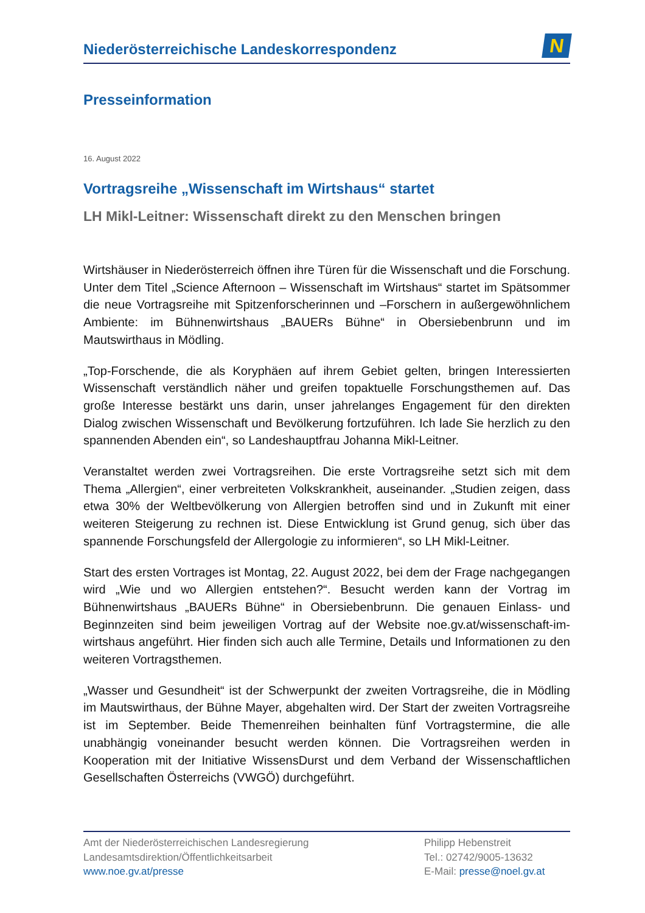Niederösterreichische Landeskorrespondenz
N
Presseinformation
16. August 2022
Vortragsreihe „Wissenschaft im Wirtshaus“ startet
LH Mikl-Leitner: Wissenschaft direkt zu den Menschen bringen
Wirtshäuser in Niederösterreich öffnen ihre Türen für die Wissenschaft und die Forschung. Unter dem Titel „Science Afternoon – Wissenschaft im Wirtshaus“ startet im Spätsommer die neue Vortragsreihe mit Spitzenforscherinnen und –Forschern in außergewöhnlichem Ambiente: im Bühnenwirtshaus „BAUERs Bühne“ in Obersiebenbrunn und im Mautswirthaus in Mödling.
„Top-Forschende, die als Koryphäen auf ihrem Gebiet gelten, bringen Interessierten Wissenschaft verständlich näher und greifen topaktuelle Forschungsthemen auf. Das große Interesse bestärkt uns darin, unser jahrelanges Engagement für den direkten Dialog zwischen Wissenschaft und Bevölkerung fortzuführen. Ich lade Sie herzlich zu den spannenden Abenden ein“, so Landeshauptfrau Johanna Mikl-Leitner.
Veranstaltet werden zwei Vortragsreihen. Die erste Vortragsreihe setzt sich mit dem Thema „Allergien“, einer verbreiteten Volkskrankheit, auseinander. „Studien zeigen, dass etwa 30% der Weltbevölkerung von Allergien betroffen sind und in Zukunft mit einer weiteren Steigerung zu rechnen ist. Diese Entwicklung ist Grund genug, sich über das spannende Forschungsfeld der Allergologie zu informieren“, so LH Mikl-Leitner.
Start des ersten Vortrages ist Montag, 22. August 2022, bei dem der Frage nachgegangen wird „Wie und wo Allergien entstehen?“. Besucht werden kann der Vortrag im Bühnenwirtshaus „BAUERs Bühne“ in Obersiebenbrunn. Die genauen Einlass- und Beginnzeiten sind beim jeweiligen Vortrag auf der Website noe.gv.at/wissenschaft-im-wirtshaus angeführt. Hier finden sich auch alle Termine, Details und Informationen zu den weiteren Vortragsthemen.
„Wasser und Gesundheit“ ist der Schwerpunkt der zweiten Vortragsreihe, die in Mödling im Mautswirthaus, der Bühne Mayer, abgehalten wird. Der Start der zweiten Vortragsreihe ist im September. Beide Themenreihen beinhalten fünf Vortragstermine, die alle unabhängig voneinander besucht werden können. Die Vortragsreihen werden in Kooperation mit der Initiative WissensDurst und dem Verband der Wissenschaftlichen Gesellschaften Österreichs (VWGÖ) durchgeführt.
Amt der Niederösterreichischen Landesregierung
Landesamtsdirektion/Öffentlichkeitsarbeit
www.noe.gv.at/presse
Philipp Hebenstreit
Tel.: 02742/9005-13632
E-Mail: presse@noel.gv.at